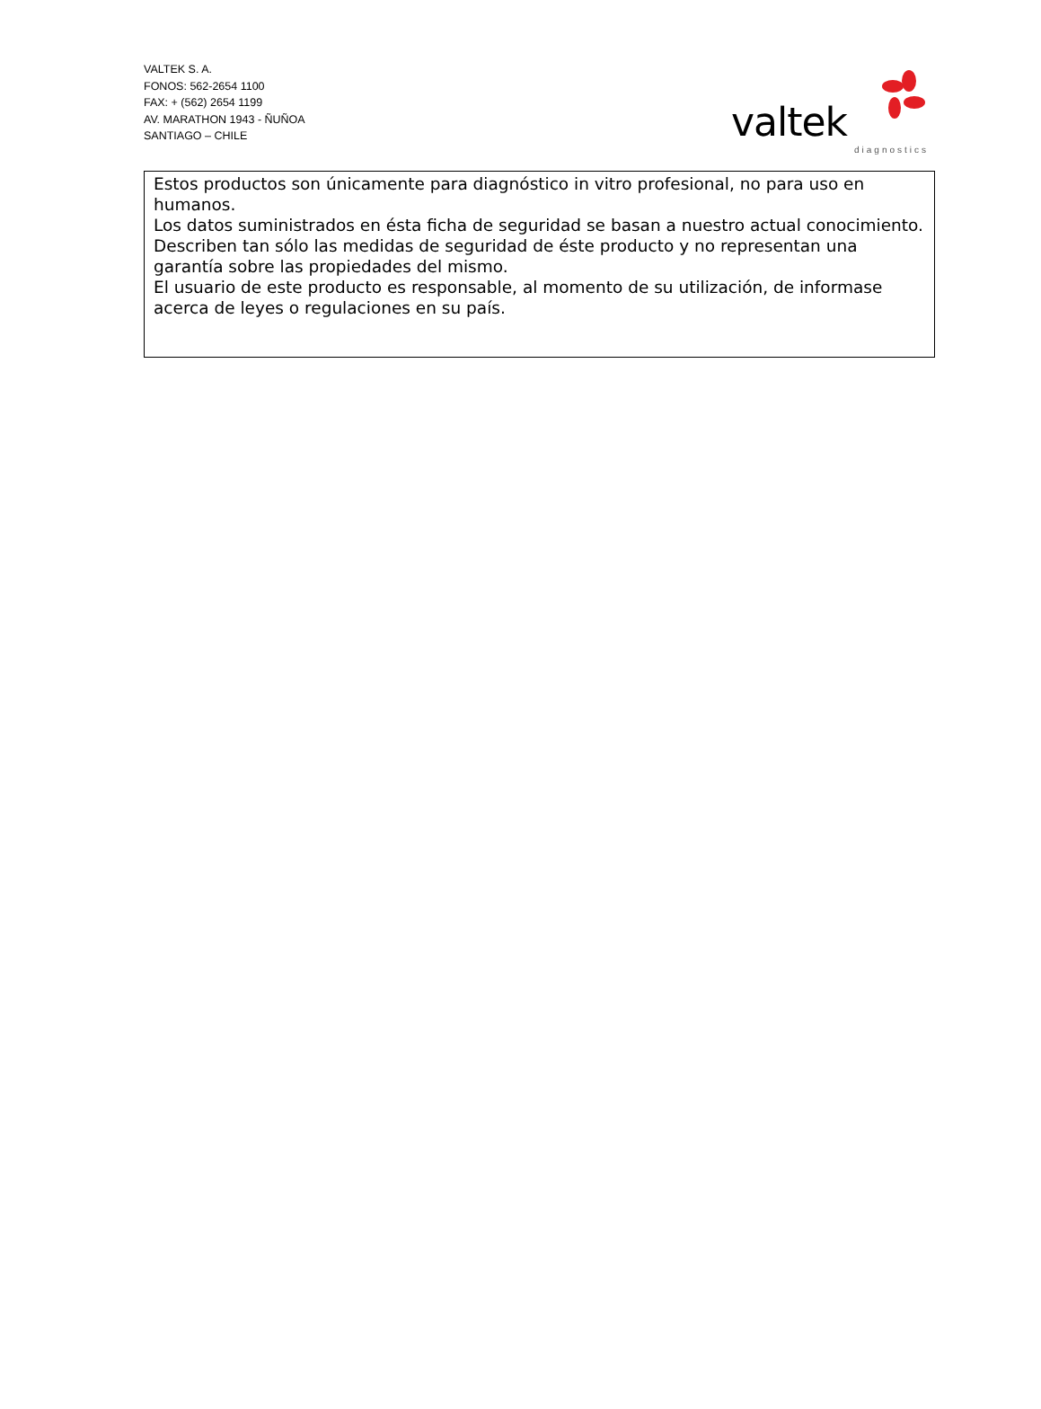VALTEK S. A.
FONOS: 562-2654 1100
FAX: + (562) 2654 1199
AV. MARATHON 1943 - ÑUÑOA
SANTIAGO – CHILE
valtek
diagnostics
Estos productos son únicamente para diagnóstico in vitro profesional, no para uso en humanos.
Los datos suministrados en ésta ficha de seguridad se basan a nuestro actual conocimiento. Describen tan sólo las medidas de seguridad de éste producto y no representan una garantía sobre las propiedades del mismo.
El usuario de este producto es responsable, al momento de su utilización, de informase acerca de leyes o regulaciones en su país.